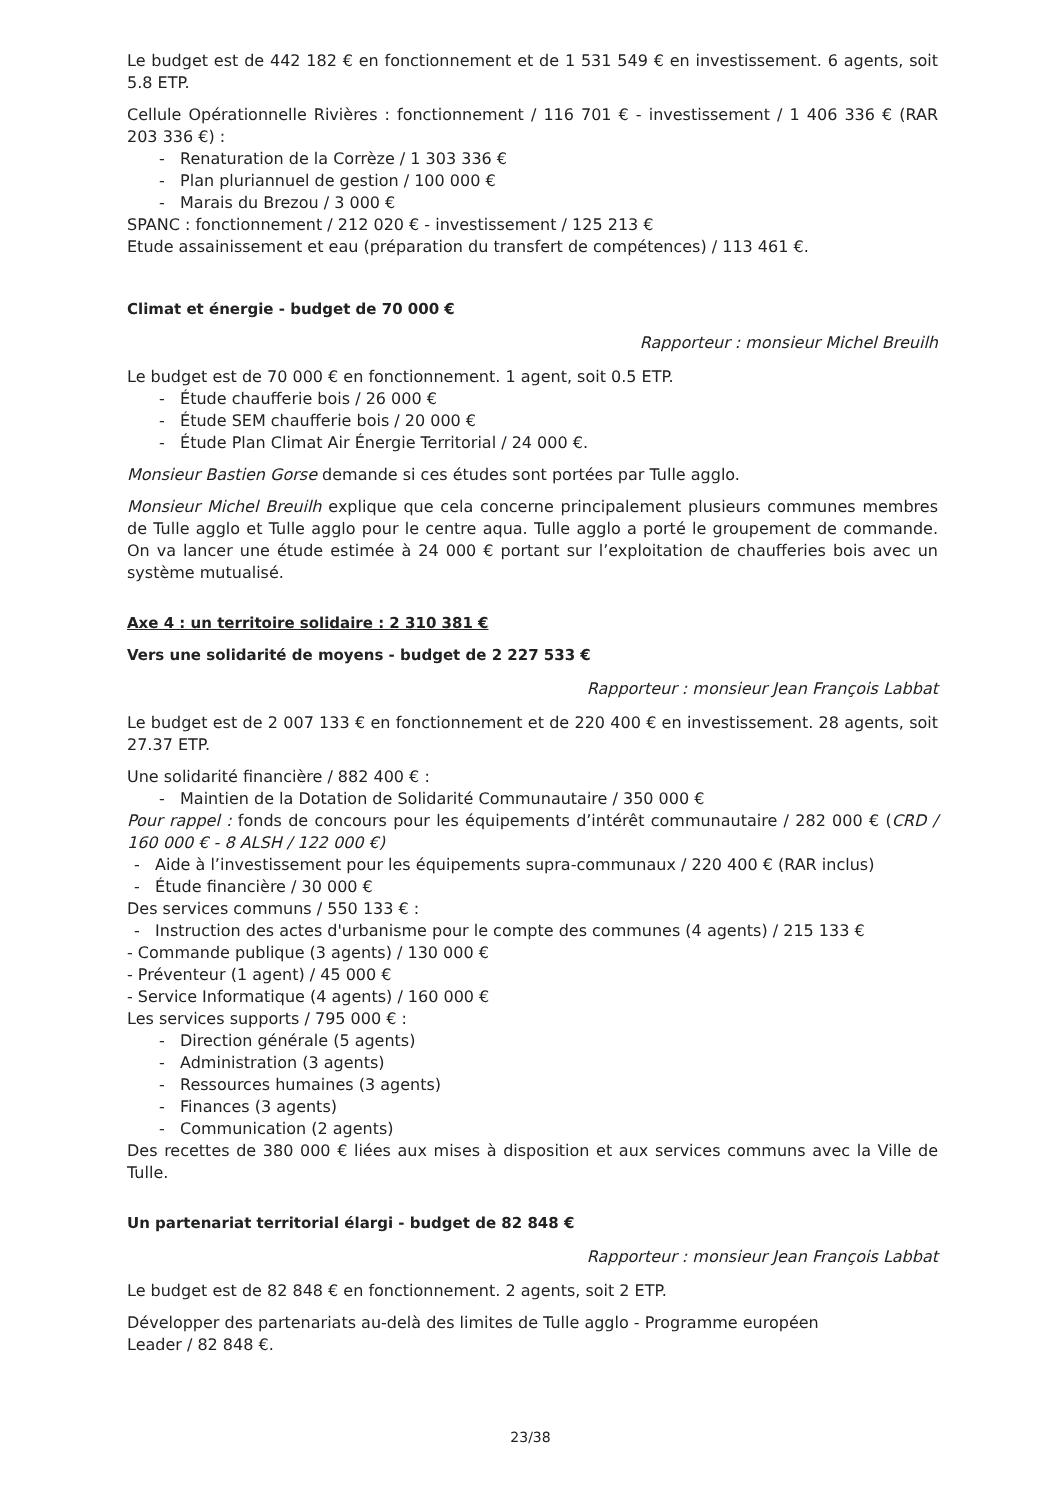Le budget est de 442 182 € en fonctionnement et de 1 531 549 € en investissement. 6 agents, soit 5.8 ETP.
Cellule Opérationnelle Rivières : fonctionnement / 116 701 € - investissement / 1 406 336 € (RAR 203 336 €) :
- Renaturation de la Corrèze / 1 303 336 €
- Plan pluriannuel de gestion / 100 000 €
- Marais du Brezou / 3 000 €
SPANC : fonctionnement / 212 020 € - investissement / 125 213 €
Etude assainissement et eau (préparation du transfert de compétences) / 113 461 €.
Climat et énergie - budget de 70 000 €
Rapporteur : monsieur Michel Breuilh
Le budget est de 70 000 € en fonctionnement. 1 agent, soit 0.5 ETP.
- Étude chaufferie bois / 26 000 €
- Étude SEM chaufferie bois / 20 000 €
- Étude Plan Climat Air Énergie Territorial / 24 000 €.
Monsieur Bastien Gorse demande si ces études sont portées par Tulle agglo.
Monsieur Michel Breuilh explique que cela concerne principalement plusieurs communes membres de Tulle agglo et Tulle agglo pour le centre aqua. Tulle agglo a porté le groupement de commande. On va lancer une étude estimée à 24 000 € portant sur l’exploitation de chaufferies bois avec un système mutualisé.
Axe 4 : un territoire solidaire : 2 310 381 €
Vers une solidarité de moyens - budget de 2 227 533 €
Rapporteur : monsieur Jean François Labbat
Le budget est de 2 007 133 € en fonctionnement et de 220 400 € en investissement. 28 agents, soit 27.37 ETP.
Une solidarité financière / 882 400 € :
- Maintien de la Dotation de Solidarité Communautaire / 350 000 €
Pour rappel : fonds de concours pour les équipements d’intérêt communautaire / 282 000 € (CRD / 160 000 € - 8 ALSH / 122 000 €)
- Aide à l’investissement pour les équipements supra-communaux / 220 400 € (RAR inclus)
- Étude financière / 30 000 €
Des services communs / 550 133 € :
- Instruction des actes d'urbanisme pour le compte des communes (4 agents) / 215 133 €
- Commande publique (3 agents) / 130 000 €
- Préventeur (1 agent) / 45 000 €
- Service Informatique (4 agents) / 160 000 €
Les services supports / 795 000 € :
- Direction générale (5 agents)
- Administration (3 agents)
- Ressources humaines (3 agents)
- Finances (3 agents)
- Communication (2 agents)
Des recettes de 380 000 € liées aux mises à disposition et aux services communs avec la Ville de Tulle.
Un partenariat territorial élargi - budget de 82 848 €
Rapporteur : monsieur Jean François Labbat
Le budget est de 82 848 € en fonctionnement. 2 agents, soit 2 ETP.
Développer des partenariats au-delà des limites de Tulle agglo - Programme européen
Leader / 82 848 €.
23/38